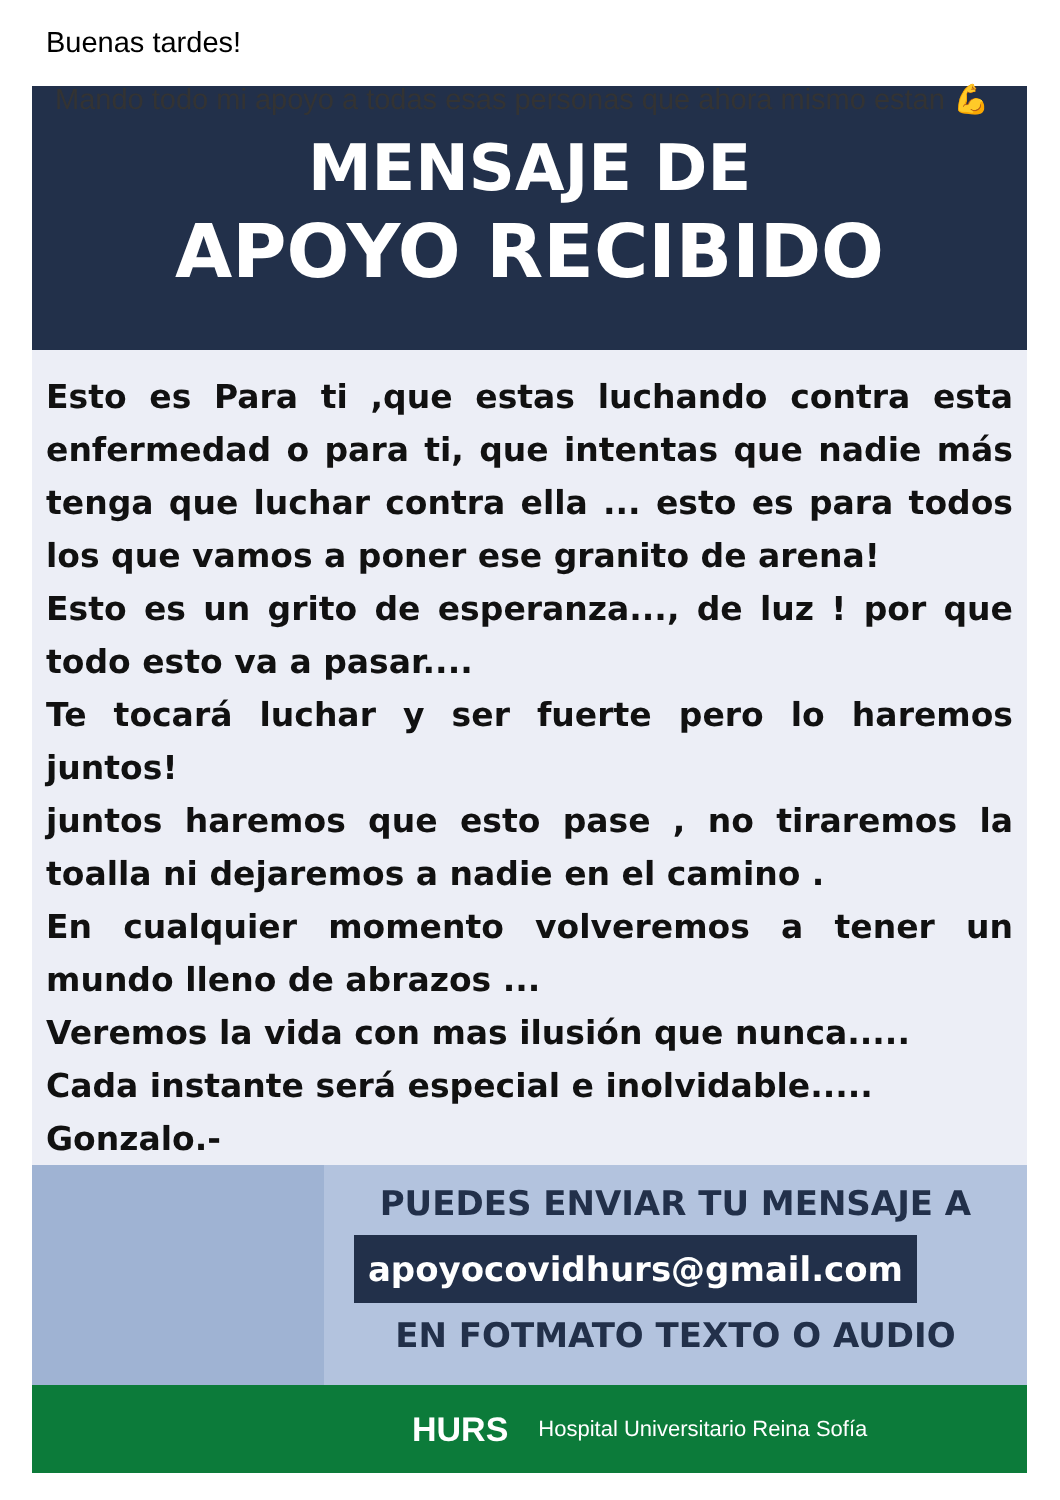Buenas tardes!
Mando todo mi apoyo a todas esas personas que ahora mismo estan 💪
MENSAJE DE
APOYO RECIBIDO
Esto es Para ti ,que estas luchando contra esta enfermedad o para ti, que intentas que nadie más tenga que luchar contra ella ... esto es para todos los que vamos a poner ese granito de arena!
Esto es un grito de esperanza..., de luz ! por que todo esto va a pasar....
Te tocará luchar y ser fuerte pero lo haremos juntos!
juntos haremos que esto pase , no tiraremos la toalla ni dejaremos a nadie en el camino .
En cualquier momento volveremos a tener un mundo lleno de abrazos ...
Veremos la vida con mas ilusión que nunca.....
Cada instante será especial e inolvidable.....
Gonzalo.-
PUEDES ENVIAR TU MENSAJE A
apoyocovidhurs@gmail.com
EN FOTMATO TEXTO O AUDIO
HURS Hospital Universitario Reina Sofía